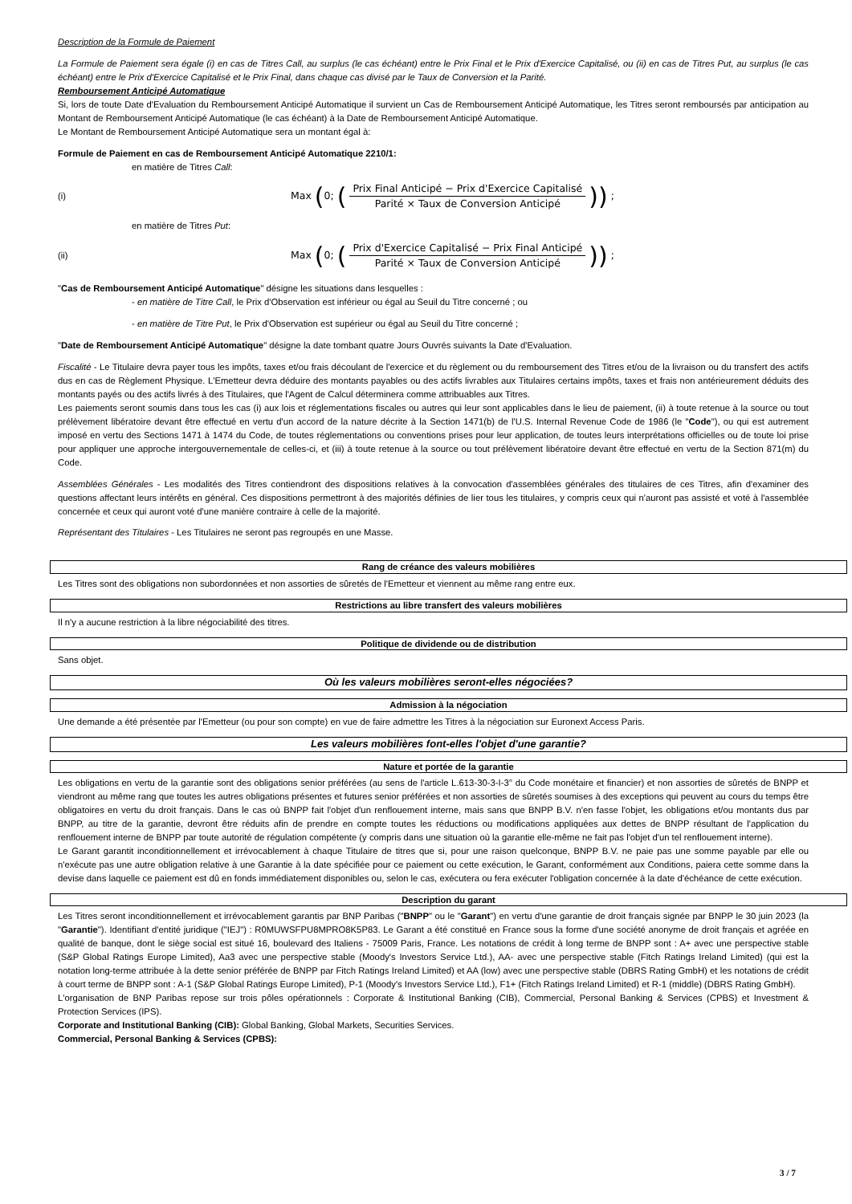Description de la Formule de Paiement
La Formule de Paiement sera égale (i) en cas de Titres Call, au surplus (le cas échéant) entre le Prix Final et le Prix d'Exercice Capitalisé, ou (ii) en cas de Titres Put, au surplus (le cas échéant) entre le Prix d'Exercice Capitalisé et le Prix Final, dans chaque cas divisé par le Taux de Conversion et la Parité.
Remboursement Anticipé Automatique
Si, lors de toute Date d'Evaluation du Remboursement Anticipé Automatique il survient un Cas de Remboursement Anticipé Automatique, les Titres seront remboursés par anticipation au Montant de Remboursement Anticipé Automatique (le cas échéant) à la Date de Remboursement Anticipé Automatique.
Le Montant de Remboursement Anticipé Automatique sera un montant égal à:
Formule de Paiement en cas de Remboursement Anticipé Automatique 2210/1:
en matière de Titres Call:
(i) Max (0; (Prix Final Anticipé − Prix d'Exercice Capitalisé Parité × Taux de Conversion Anticipé)) ;
en matière de Titres Put:
(ii) Max (0; (Prix d'Exercice Capitalisé − Prix Final Anticipé Parité × Taux de Conversion Anticipé)) ;
"Cas de Remboursement Anticipé Automatique" désigne les situations dans lesquelles :
- en matière de Titre Call, le Prix d'Observation est inférieur ou égal au Seuil du Titre concerné ; ou
- en matière de Titre Put, le Prix d'Observation est supérieur ou égal au Seuil du Titre concerné ;
"Date de Remboursement Anticipé Automatique" désigne la date tombant quatre Jours Ouvrés suivants la Date d'Evaluation.
Fiscalité - Le Titulaire devra payer tous les impôts, taxes et/ou frais découlant de l'exercice et du règlement ou du remboursement des Titres et/ou de la livraison ou du transfert des actifs dus en cas de Règlement Physique. L'Emetteur devra déduire des montants payables ou des actifs livrables aux Titulaires certains impôts, taxes et frais non antérieurement déduits des montants payés ou des actifs livrés à des Titulaires, que l'Agent de Calcul déterminera comme attribuables aux Titres.
Les paiements seront soumis dans tous les cas (i) aux lois et réglementations fiscales ou autres qui leur sont applicables dans le lieu de paiement, (ii) à toute retenue à la source ou tout prélèvement libératoire devant être effectué en vertu d'un accord de la nature décrite à la Section 1471(b) de l'U.S. Internal Revenue Code de 1986 (le "Code"), ou qui est autrement imposé en vertu des Sections 1471 à 1474 du Code, de toutes réglementations ou conventions prises pour leur application, de toutes leurs interprétations officielles ou de toute loi prise pour appliquer une approche intergouvernementale de celles-ci, et (iii) à toute retenue à la source ou tout prélèvement libératoire devant être effectué en vertu de la Section 871(m) du Code.
Assemblées Générales - Les modalités des Titres contiendront des dispositions relatives à la convocation d'assemblées générales des titulaires de ces Titres, afin d'examiner des questions affectant leurs intérêts en général. Ces dispositions permettront à des majorités définies de lier tous les titulaires, y compris ceux qui n'auront pas assisté et voté à l'assemblée concernée et ceux qui auront voté d'une manière contraire à celle de la majorité.
Représentant des Titulaires - Les Titulaires ne seront pas regroupés en une Masse.
Rang de créance des valeurs mobilières
Les Titres sont des obligations non subordonnées et non assorties de sûretés de l'Emetteur et viennent au même rang entre eux.
Restrictions au libre transfert des valeurs mobilières
Il n'y a aucune restriction à la libre négociabilité des titres.
Politique de dividende ou de distribution
Sans objet.
Où les valeurs mobilières seront-elles négociées?
Admission à la négociation
Une demande a été présentée par l'Emetteur (ou pour son compte) en vue de faire admettre les Titres à la négociation sur Euronext Access Paris.
Les valeurs mobilières font-elles l'objet d'une garantie?
Nature et portée de la garantie
Les obligations en vertu de la garantie sont des obligations senior préférées (au sens de l'article L.613-30-3-I-3° du Code monétaire et financier) et non assorties de sûretés de BNPP et viendront au même rang que toutes les autres obligations présentes et futures senior préférées et non assorties de sûretés soumises à des exceptions qui peuvent au cours du temps être obligatoires en vertu du droit français. Dans le cas où BNPP fait l'objet d'un renflouement interne, mais sans que BNPP B.V. n'en fasse l'objet, les obligations et/ou montants dus par BNPP, au titre de la garantie, devront être réduits afin de prendre en compte toutes les réductions ou modifications appliquées aux dettes de BNPP résultant de l'application du renflouement interne de BNPP par toute autorité de régulation compétente (y compris dans une situation où la garantie elle-même ne fait pas l'objet d'un tel renflouement interne).
Le Garant garantit inconditionnellement et irrévocablement à chaque Titulaire de titres que si, pour une raison quelconque, BNPP B.V. ne paie pas une somme payable par elle ou n'exécute pas une autre obligation relative à une Garantie à la date spécifiée pour ce paiement ou cette exécution, le Garant, conformément aux Conditions, paiera cette somme dans la devise dans laquelle ce paiement est dû en fonds immédiatement disponibles ou, selon le cas, exécutera ou fera exécuter l'obligation concernée à la date d'échéance de cette exécution.
Description du garant
Les Titres seront inconditionnellement et irrévocablement garantis par BNP Paribas ("BNPP" ou le "Garant") en vertu d'une garantie de droit français signée par BNPP le 30 juin 2023 (la "Garantie"). Identifiant d'entité juridique ("IEJ") : R0MUWSFPU8MPRO8K5P83. Le Garant a été constitué en France sous la forme d'une société anonyme de droit français et agréée en qualité de banque, dont le siège social est situé 16, boulevard des Italiens - 75009 Paris, France. Les notations de crédit à long terme de BNPP sont : A+ avec une perspective stable (S&P Global Ratings Europe Limited), Aa3 avec une perspective stable (Moody's Investors Service Ltd.), AA- avec une perspective stable (Fitch Ratings Ireland Limited) (qui est la notation long-terme attribuée à la dette senior préférée de BNPP par Fitch Ratings Ireland Limited) et AA (low) avec une perspective stable (DBRS Rating GmbH) et les notations de crédit à court terme de BNPP sont : A-1 (S&P Global Ratings Europe Limited), P-1 (Moody's Investors Service Ltd.), F1+ (Fitch Ratings Ireland Limited) et R-1 (middle) (DBRS Rating GmbH).
L'organisation de BNP Paribas repose sur trois pôles opérationnels : Corporate & Institutional Banking (CIB), Commercial, Personal Banking & Services (CPBS) et Investment & Protection Services (IPS).
Corporate and Institutional Banking (CIB): Global Banking, Global Markets, Securities Services.
Commercial, Personal Banking & Services (CPBS):
3 / 7